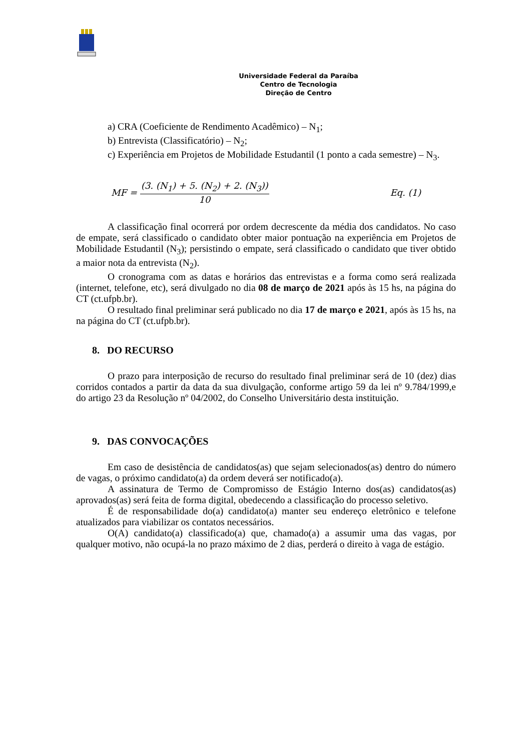Universidade Federal da Paraíba
Centro de Tecnologia
Direção de Centro
a) CRA (Coeficiente de Rendimento Acadêmico) – N<sub>1</sub>;
b) Entrevista (Classificatório) – N<sub>2</sub>;
c) Experiência em Projetos de Mobilidade Estudantil (1 ponto a cada semestre) – N<sub>3</sub>.
MF = (3. (N<sub>1</sub>) + 5. (N<sub>2</sub>) + 2. (N<sub>3</sub>)) 10 Eq. (1)
A classificação final ocorrerá por ordem decrescente da média dos candidatos. No caso de empate, será classificado o candidato obter maior pontuação na experiência em Projetos de Mobilidade Estudantil (N<sub>3</sub>); persistindo o empate, será classificado o candidato que tiver obtido a maior nota da entrevista (N<sub>2</sub>).
O cronograma com as datas e horários das entrevistas e a forma como será realizada (internet, telefone, etc), será divulgado no dia 08 de março de 2021 após às 15 hs, na página do CT (ct.ufpb.br).
O resultado final preliminar será publicado no dia 17 de março e 2021, após às 15 hs, na na página do CT (ct.ufpb.br).
8. DO RECURSO
O prazo para interposição de recurso do resultado final preliminar será de 10 (dez) dias corridos contados a partir da data da sua divulgação, conforme artigo 59 da lei nº 9.784/1999,e do artigo 23 da Resolução nº 04/2002, do Conselho Universitário desta instituição.
9. DAS CONVOCAÇÕES
Em caso de desistência de candidatos(as) que sejam selecionados(as) dentro do número de vagas, o próximo candidato(a) da ordem deverá ser notificado(a).
A assinatura de Termo de Compromisso de Estágio Interno dos(as) candidatos(as) aprovados(as) será feita de forma digital, obedecendo a classificação do processo seletivo.
É de responsabilidade do(a) candidato(a) manter seu endereço eletrônico e telefone atualizados para viabilizar os contatos necessários.
O(A) candidato(a) classificado(a) que, chamado(a) a assumir uma das vagas, por qualquer motivo, não ocupá-la no prazo máximo de 2 dias, perderá o direito à vaga de estágio.